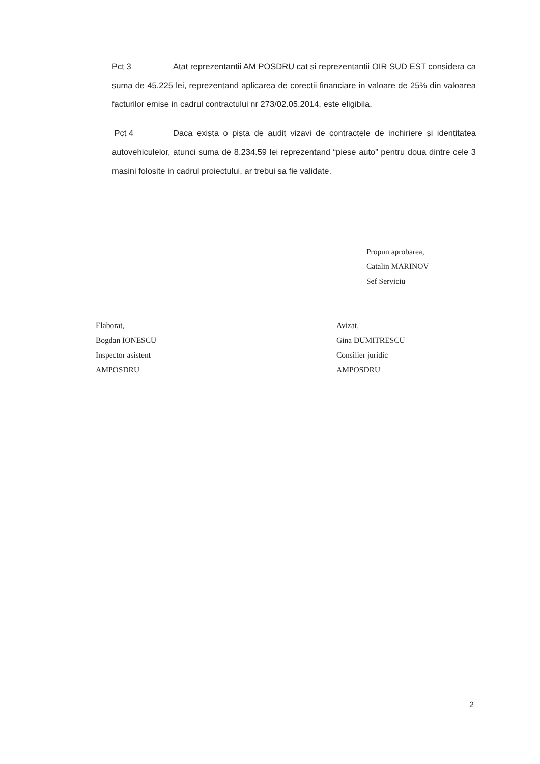Pct 3 Atat reprezentantii AM POSDRU cat si reprezentantii OIR SUD EST considera ca suma de 45.225 lei, reprezentand aplicarea de corectii financiare in valoare de 25% din valoarea facturilor emise in cadrul contractului nr 273/02.05.2014, este eligibila.
Pct 4 Daca exista o pista de audit vizavi de contractele de inchiriere si identitatea autovehiculelor, atunci suma de 8.234.59 lei reprezentand “piese auto” pentru doua dintre cele 3 masini folosite in cadrul proiectului, ar trebui sa fie validate.
Propun aprobarea,
Catalin MARINOV
Sef Serviciu
Elaborat,
Bogdan IONESCU
Inspector asistent
AMPOSDRU
Avizat,
Gina DUMITRESCU
Consilier juridic
AMPOSDRU
2